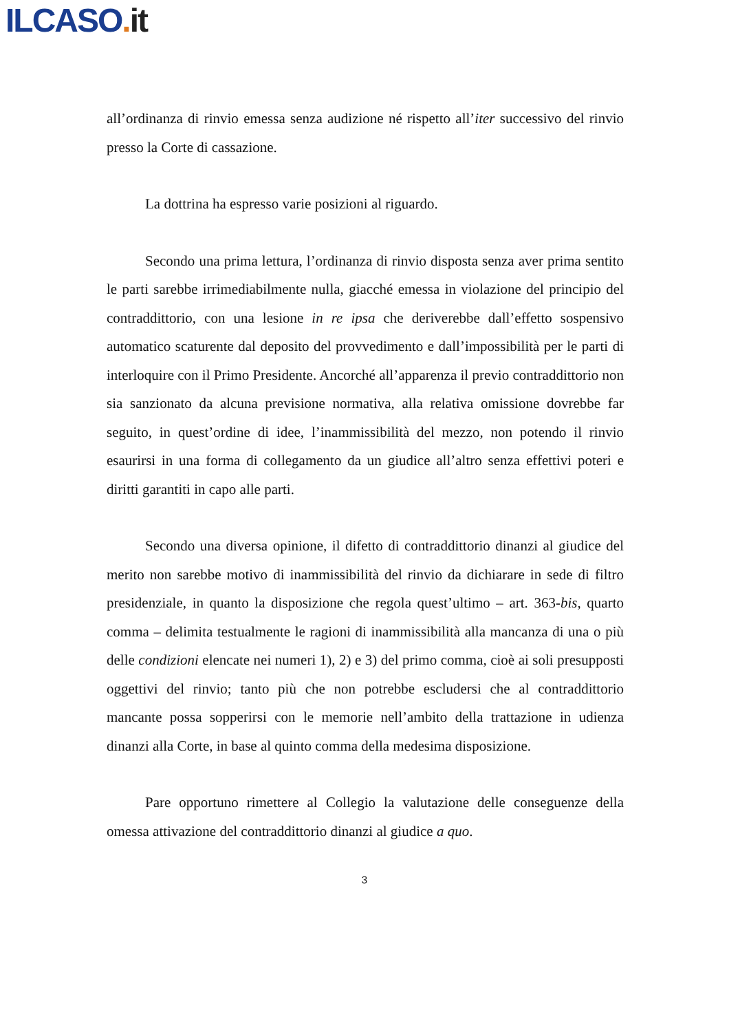ILCASO. it
all’ordinanza di rinvio emessa senza audizione né rispetto all’iter successivo del rinvio presso la Corte di cassazione.
La dottrina ha espresso varie posizioni al riguardo.
Secondo una prima lettura, l’ordinanza di rinvio disposta senza aver prima sentito le parti sarebbe irrimediabilmente nulla, giacché emessa in violazione del principio del contraddittorio, con una lesione in re ipsa che deriverebbe dall’effetto sospensivo automatico scaturente dal deposito del provvedimento e dall’impossibilità per le parti di interloquire con il Primo Presidente. Ancorché all’apparenza il previo contraddittorio non sia sanzionato da alcuna previsione normativa, alla relativa omissione dovrebbe far seguito, in quest’ordine di idee, l’inammissibilità del mezzo, non potendo il rinvio esaurirsi in una forma di collegamento da un giudice all’altro senza effettivi poteri e diritti garantiti in capo alle parti.
Secondo una diversa opinione, il difetto di contraddittorio dinanzi al giudice del merito non sarebbe motivo di inammissibilità del rinvio da dichiarare in sede di filtro presidenziale, in quanto la disposizione che regola quest’ultimo – art. 363-bis, quarto comma – delimita testualmente le ragioni di inammissibilità alla mancanza di una o più delle condizioni elencate nei numeri 1), 2) e 3) del primo comma, cioè ai soli presupposti oggettivi del rinvio; tanto più che non potrebbe escludersi che al contraddittorio mancante possa sopperirsi con le memorie nell’ambito della trattazione in udienza dinanzi alla Corte, in base al quinto comma della medesima disposizione.
Pare opportuno rimettere al Collegio la valutazione delle conseguenze della omessa attivazione del contraddittorio dinanzi al giudice a quo.
3